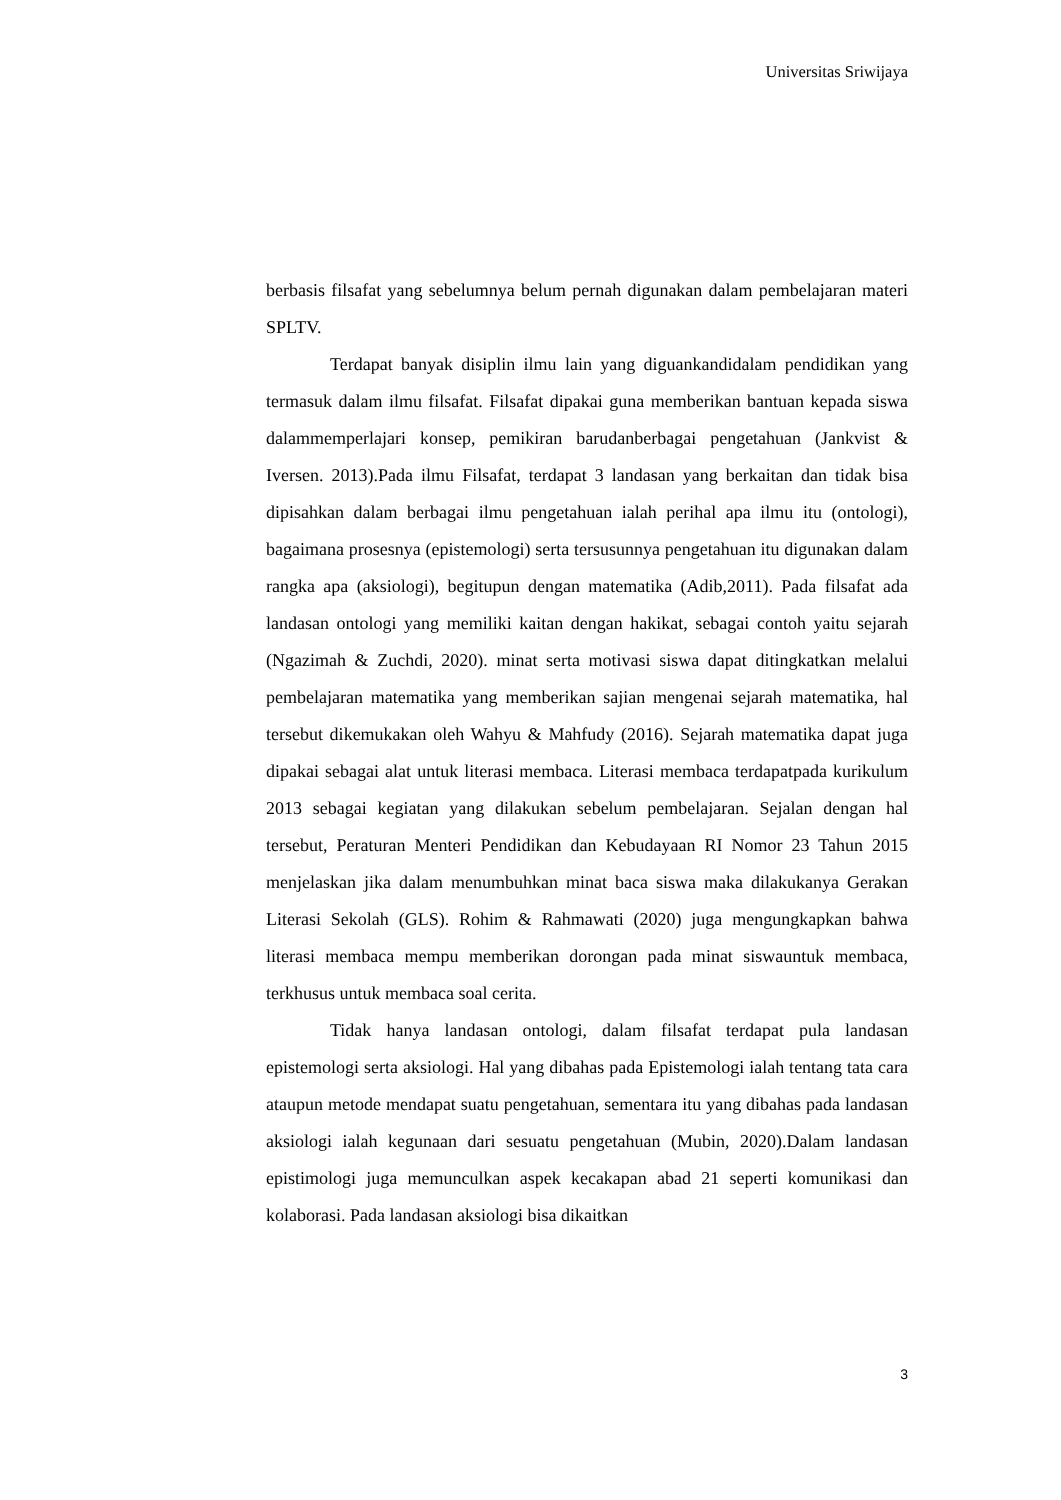Universitas Sriwijaya
berbasis filsafat yang sebelumnya belum pernah digunakan dalam pembelajaran materi SPLTV.
Terdapat banyak disiplin ilmu lain yang diguankandidalam pendidikan yang termasuk dalam ilmu filsafat. Filsafat dipakai guna memberikan bantuan kepada siswa dalammemperlajari konsep, pemikiran barudanberbagai pengetahuan (Jankvist & Iversen. 2013).Pada ilmu Filsafat, terdapat 3 landasan yang berkaitan dan tidak bisa dipisahkan dalam berbagai ilmu pengetahuan ialah perihal apa ilmu itu (ontologi), bagaimana prosesnya (epistemologi) serta tersusunnya pengetahuan itu digunakan dalam rangka apa (aksiologi), begitupun dengan matematika (Adib,2011). Pada filsafat ada landasan ontologi yang memiliki kaitan dengan hakikat, sebagai contoh yaitu sejarah (Ngazimah & Zuchdi, 2020). minat serta motivasi siswa dapat ditingkatkan melalui pembelajaran matematika yang memberikan sajian mengenai sejarah matematika, hal tersebut dikemukakan oleh Wahyu & Mahfudy (2016). Sejarah matematika dapat juga dipakai sebagai alat untuk literasi membaca. Literasi membaca terdapatpada kurikulum 2013 sebagai kegiatan yang dilakukan sebelum pembelajaran. Sejalan dengan hal tersebut, Peraturan Menteri Pendidikan dan Kebudayaan RI Nomor 23 Tahun 2015 menjelaskan jika dalam menumbuhkan minat baca siswa maka dilakukanya Gerakan Literasi Sekolah (GLS). Rohim & Rahmawati (2020) juga mengungkapkan bahwa literasi membaca mempu memberikan dorongan pada minat siswauntuk membaca, terkhusus untuk membaca soal cerita.
Tidak hanya landasan ontologi, dalam filsafat terdapat pula landasan epistemologi serta aksiologi. Hal yang dibahas pada Epistemologi ialah tentang tata cara ataupun metode mendapat suatu pengetahuan, sementara itu yang dibahas pada landasan aksiologi ialah kegunaan dari sesuatu pengetahuan (Mubin, 2020).Dalam landasan epistimologi juga memunculkan aspek kecakapan abad 21 seperti komunikasi dan kolaborasi. Pada landasan aksiologi bisa dikaitkan
3